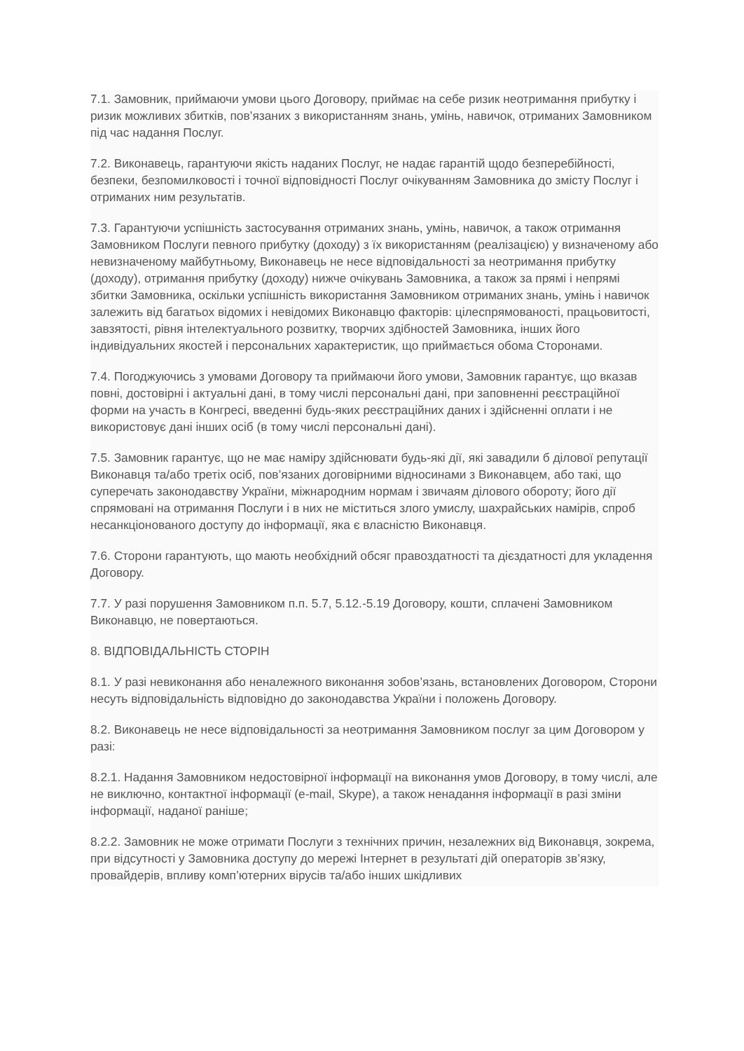7.1. Замовник, приймаючи умови цього Договору, приймає на себе ризик неотримання прибутку і ризик можливих збитків, пов’язаних з використанням знань, умінь, навичок, отриманих Замовником під час надання Послуг.
7.2. Виконавець, гарантуючи якість наданих Послуг, не надає гарантій щодо безперебійності, безпеки, безпомилковості і точної відповідності Послуг очікуванням Замовника до змісту Послуг і отриманих ним результатів.
7.3. Гарантуючи успішність застосування отриманих знань, умінь, навичок, а також отримання Замовником Послуги певного прибутку (доходу) з їх використанням (реалізацією) у визначеному або невизначеному майбутньому, Виконавець не несе відповідальності за неотримання прибутку (доходу), отримання прибутку (доходу) нижче очікувань Замовника, а також за прямі і непрямі збитки Замовника, оскільки успішність використання Замовником отриманих знань, умінь і навичок залежить від багатьох відомих і невідомих Виконавцю факторів: цілеспрямованості, працьовитості, завзятості, рівня інтелектуального розвитку, творчих здібностей Замовника, інших його індивідуальних якостей і персональних характеристик, що приймається обома Сторонами.
7.4. Погоджуючись з умовами Договору та приймаючи його умови, Замовник гарантує, що вказав повні, достовірні і актуальні дані, в тому числі персональні дані, при заповненні реєстраційної форми на участь в Конгресі, введенні будь-яких реєстраційних даних і здійсненні оплати і не використовує дані інших осіб (в тому числі персональні дані).
7.5. Замовник гарантує, що не має наміру здійснювати будь-які дії, які завадили б ділової репутації Виконавця та/або третіх осіб, пов’язаних договірними відносинами з Виконавцем, або такі, що суперечать законодавству України, міжнародним нормам і звичаям ділового обороту; його дії спрямовані на отримання Послуги і в них не міститься злого умислу, шахрайських намірів, спроб несанкціонованого доступу до інформації, яка є власністю Виконавця.
7.6. Сторони гарантують, що мають необхідний обсяг правоздатності та дієздатності для укладення Договору.
7.7. У разі порушення Замовником п.п. 5.7, 5.12.-5.19 Договору, кошти, сплачені Замовником Виконавцю, не повертаються.
8. ВІДПОВІДАЛЬНІСТЬ СТОРІН
8.1. У разі невиконання або неналежного виконання зобов’язань, встановлених Договором, Сторони несуть відповідальність відповідно до законодавства України і положень Договору.
8.2. Виконавець не несе відповідальності за неотримання Замовником послуг за цим Договором у разі:
8.2.1. Надання Замовником недостовірної інформації на виконання умов Договору, в тому числі, але не виключно, контактної інформації (e-mail, Skype), а також ненадання інформації в разі зміни інформації, наданої раніше;
8.2.2. Замовник не може отримати Послуги з технічних причин, незалежних від Виконавця, зокрема, при відсутності у Замовника доступу до мережі Інтернет в результаті дій операторів зв’язку, провайдерів, впливу комп’ютерних вірусів та/або інших шкідливих